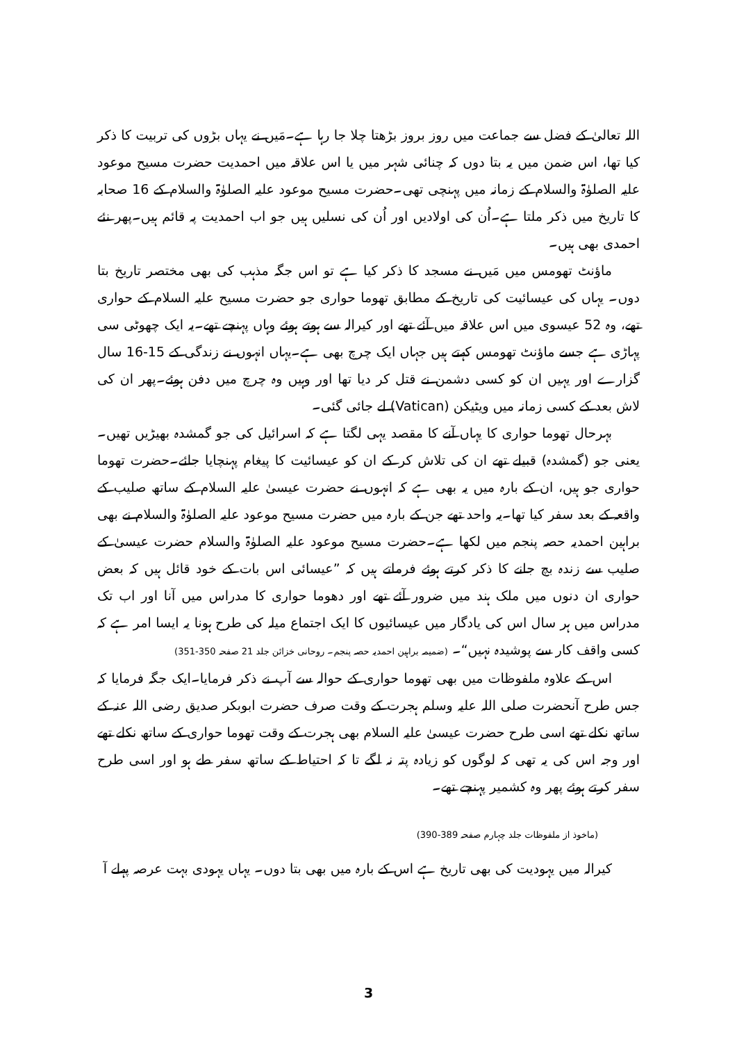اللہ تعالیٰ کے فضل سے جماعت میں روز بروز بڑھتا چلا جا رہا ہے۔مَیں نے یہاں بڑوں کی تربیت کا ذکر کیا تھا، اس ضمن میں یہ بتا دوں کہ چنائی شہر میں یا اس علاقہ میں احمدیت حضرت مسیح موعود علیہ الصلوٰۃ والسلام کے زمانہ میں پہنچی تھی۔حضرت مسیح موعود علیہ الصلوٰۃ والسلام کے 16 صحابہ کا تاریخ میں ذکر ملتا ہے۔اُن کی اولادیں اور اُن کی نسلیں ہیں جو اب احمدیت پہ قائم ہیں۔پھر نئے احمدی بھی ہیں۔
ماؤنٹ تھومس میں مَیں نے مسجد کا ذکر کیا ہے تو اس جگہ مذہب کی بھی مختصر تاریخ بتا دوں۔ یہاں کی عیسائیت کی تاریخ کے مطابق تھوما حواری جو حضرت مسیح علیہ السلام کے حواری تھے، وہ 52 عیسوی میں اس علاقہ میں آئے تھے اور کیرالہ سے ہوتے ہوئے وہاں پہنچے تھے۔یہ ایک چھوٹی سی پہاڑی ہے جسے ماؤنٹ تھومس کہتے ہیں جہاں ایک چرچ بھی ہے۔یہاں انہوں نے زندگی کے 15-16 سال گزارے اور یہیں ان کو کسی دشمن نے قتل کر دیا تھا اور وہیں وہ چرچ میں دفن ہوئے۔پھر ان کی لاش بعد کے کسی زمانہ میں ویٹیکن (Vatican) لے جائی گئی۔
بہرحال تھوما حواری کا یہاں آنے کا مقصد یہی لگتا ہے کہ اسرائیل کی جو گمشدہ بھیڑیں تھیں۔یعنی جو (گمشدہ) قبیلے تھے ان کی تلاش کر کے ان کو عیسائیت کا پیغام پہنچایا جائے۔حضرت تھوما حواری جو ہیں، ان کے بارہ میں یہ بھی ہے کہ انہوں نے حضرت عیسیٰ علیہ السلام کے ساتھ صلیب کے واقعہ کے بعد سفر کیا تھا۔یہ واحد تھے جن کے بارہ میں حضرت مسیح موعود علیہ الصلوٰۃ والسلام نے بھی براہین احمدیہ حصہ پنجم میں لکھا ہے۔حضرت مسیح موعود علیہ الصلوٰۃ والسلام حضرت عیسیٰ کے صلیب سے زندہ بچ جانے کا ذکر کرتے ہوئے فرماتے ہیں کہ ”عیسائی اس بات کے خود قائل ہیں کہ بعض حواری ان دنوں میں ملک ہند میں ضرور آئے تھے اور دھوما حواری کا مدراس میں آنا اور اب تک مدراس میں ہر سال اس کی یادگار میں عیسائیوں کا ایک اجتماع میلہ کی طرح ہونا یہ ایسا امر ہے کہ کسی واقف کار سے پوشیدہ نہیں“۔ (ضمیمہ براہین احمدیہ حصہ پنجم۔ روحانی خزائن جلد 21 صفحہ 350-351)
اس کے علاوہ ملفوظات میں بھی تھوما حواری کے حوالہ سے آپ نے ذکر فرمایا۔ایک جگہ فرمایا کہ جس طرح آنحضرت صلی اللہ علیہ وسلم ہجرت کے وقت صرف حضرت ابوبکر صدیق رضی اللہ عنہ کے ساتھ نکلے تھے اسی طرح حضرت عیسیٰ علیہ السلام بھی ہجرت کے وقت تھوما حواری کے ساتھ نکلے تھے اور وجہ اس کی یہ تھی کہ لوگوں کو زیادہ پتہ نہ لگے تا کہ احتیاط کے ساتھ سفر طے ہو اور اسی طرح سفر کرتے ہوئے پھر وہ کشمیر پہنچے تھے۔
(ماخوذ از ملفوظات جلد چہارم صفحہ 389-390)
کیرالہ میں یہودیت کی بھی تاریخ ہے اس کے بارہ میں بھی بتا دوں۔ یہاں یہودی بہت عرصہ پہلے آ
3